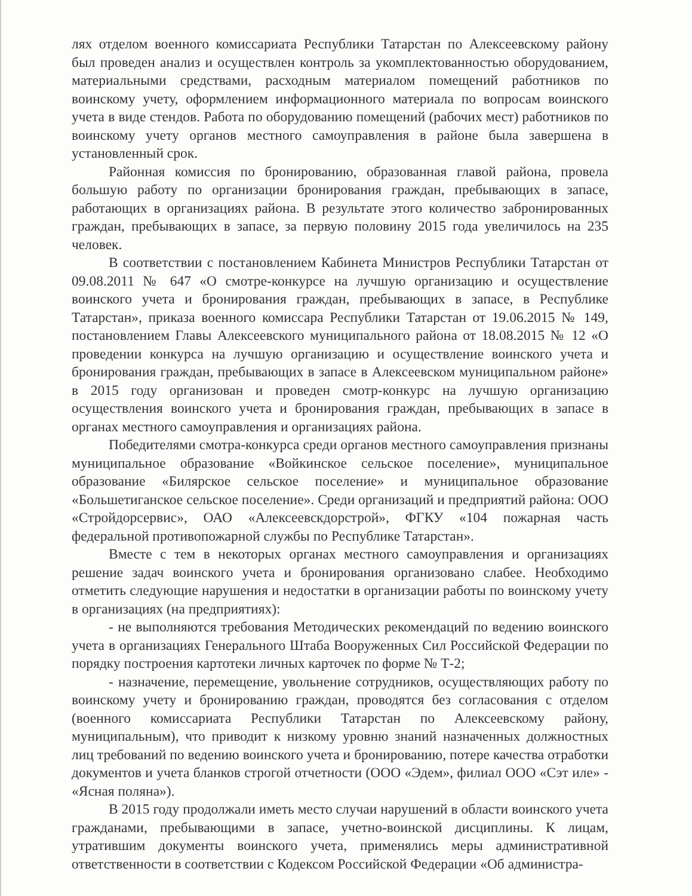лях отделом военного комиссариата Республики Татарстан по Алексеевскому району был проведен анализ и осуществлен контроль за укомплектованностью оборудованием, материальными средствами, расходным материалом помещений работников по воинскому учету, оформлением информационного материала по вопросам воинского учета в виде стендов. Работа по оборудованию помещений (рабочих мест) работников по воинскому учету органов местного самоуправления в районе была завершена в установленный срок.
Районная комиссия по бронированию, образованная главой района, провела большую работу по организации бронирования граждан, пребывающих в запасе, работающих в организациях района. В результате этого количество забронированных граждан, пребывающих в запасе, за первую половину 2015 года увеличилось на 235 человек.
В соответствии с постановлением Кабинета Министров Республики Татарстан от 09.08.2011 № 647 «О смотре-конкурсе на лучшую организацию и осуществление воинского учета и бронирования граждан, пребывающих в запасе, в Республике Татарстан», приказа военного комиссара Республики Татарстан от 19.06.2015 № 149, постановлением Главы Алексеевского муниципального района от 18.08.2015 № 12 «О проведении конкурса на лучшую организацию и осуществление воинского учета и бронирования граждан, пребывающих в запасе в Алексеевском муниципальном районе» в 2015 году организован и проведен смотр-конкурс на лучшую организацию осуществления воинского учета и бронирования граждан, пребывающих в запасе в органах местного самоуправления и организациях района.
Победителями смотра-конкурса среди органов местного самоуправления признаны муниципальное образование «Войкинское сельское поселение», муниципальное образование «Билярское сельское поселение» и муниципальное образование «Большетиганское сельское поселение». Среди организаций и предприятий района: ООО «Стройдорсервис», ОАО «Алексеевскдорстрой», ФГКУ «104 пожарная часть федеральной противопожарной службы по Республике Татарстан».
Вместе с тем в некоторых органах местного самоуправления и организациях решение задач воинского учета и бронирования организовано слабее. Необходимо отметить следующие нарушения и недостатки в организации работы по воинскому учету в организациях (на предприятиях):
- не выполняются требования Методических рекомендаций по ведению воинского учета в организациях Генерального Штаба Вооруженных Сил Российской Федерации по порядку построения картотеки личных карточек по форме № Т-2;
- назначение, перемещение, увольнение сотрудников, осуществляющих работу по воинскому учету и бронированию граждан, проводятся без согласования с отделом (военного комиссариата Республики Татарстан по Алексеевскому району, муниципальным), что приводит к низкому уровню знаний назначенных должностных лиц требований по ведению воинского учета и бронированию, потере качества отработки документов и учета бланков строгой отчетности (ООО «Эдем», филиал ООО «Сэт иле» - «Ясная поляна»).
В 2015 году продолжали иметь место случаи нарушений в области воинского учета гражданами, пребывающими в запасе, учетно-воинской дисциплины. К лицам, утратившим документы воинского учета, применялись меры административной ответственности в соответствии с Кодексом Российской Федерации «Об администра-